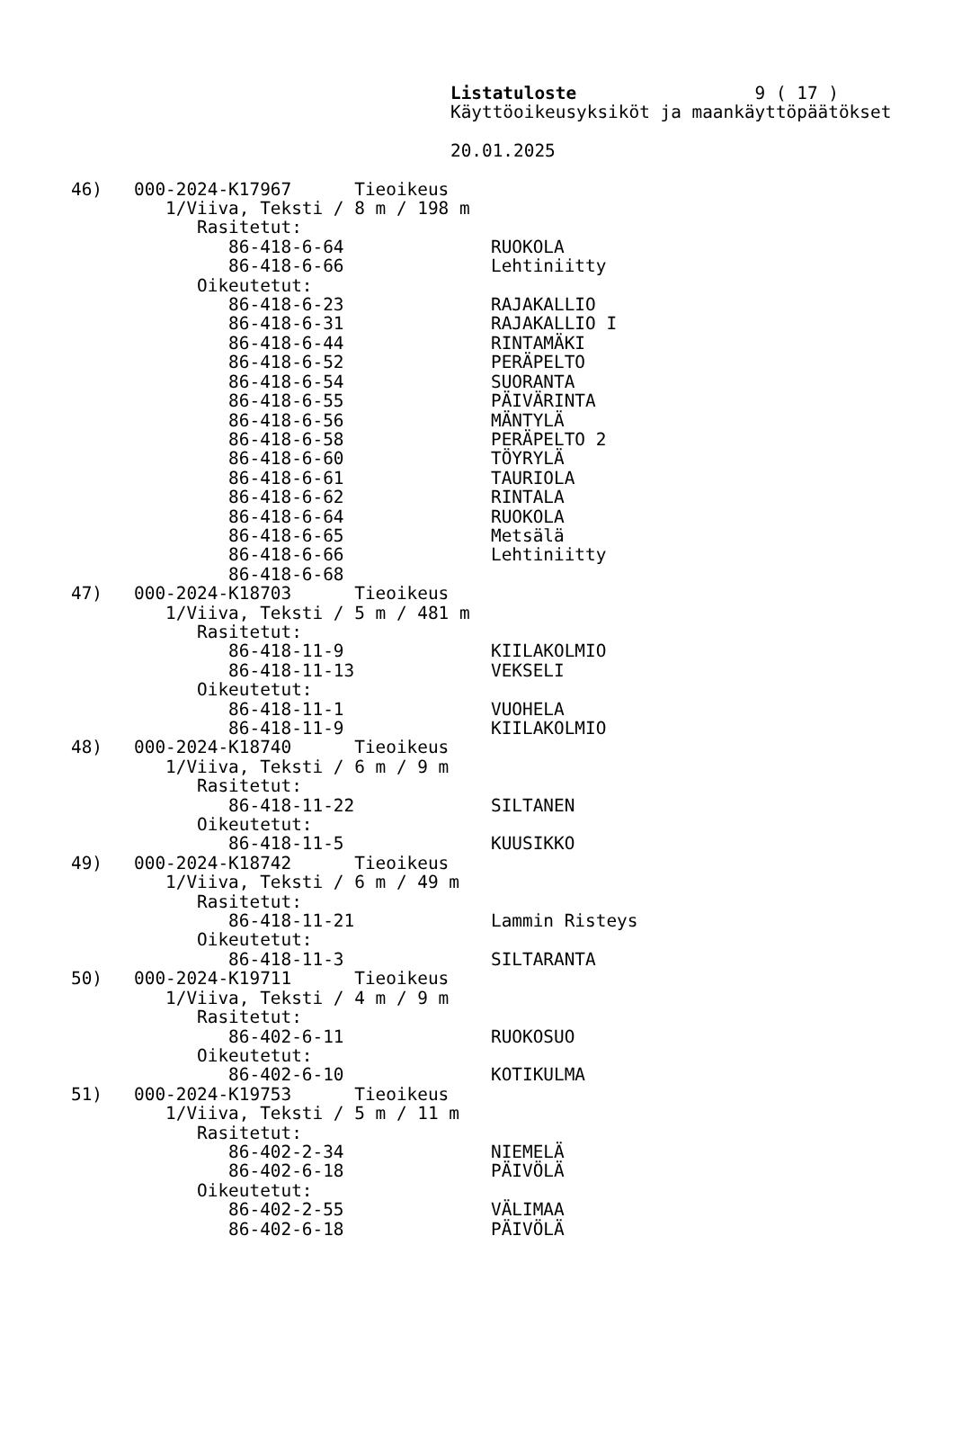Listatuloste                 9 ( 17 )
Käyttöoikeusyksiköt ja maankäyttöpäätökset

20.01.2025
46)   000-2024-K17967      Tieoikeus
         1/Viiva, Teksti / 8 m / 198 m
            Rasitetut:
               86-418-6-64              RUOKOLA
               86-418-6-66              Lehtiniitty
            Oikeutetut:
               86-418-6-23              RAJAKALLIO
               86-418-6-31              RAJAKALLIO I
               86-418-6-44              RINTAMÄKI
               86-418-6-52              PERÄPELTO
               86-418-6-54              SUORANTA
               86-418-6-55              PÄIVÄRINTA
               86-418-6-56              MÄNTYLÄ
               86-418-6-58              PERÄPELTO 2
               86-418-6-60              TÖYRYLÄ
               86-418-6-61              TAURIOLA
               86-418-6-62              RINTALA
               86-418-6-64              RUOKOLA
               86-418-6-65              Metsälä
               86-418-6-66              Lehtiniitty
               86-418-6-68
47)   000-2024-K18703      Tieoikeus
         1/Viiva, Teksti / 5 m / 481 m
            Rasitetut:
               86-418-11-9              KIILAKOLMIO
               86-418-11-13             VEKSELI
            Oikeutetut:
               86-418-11-1              VUOHELA
               86-418-11-9              KIILAKOLMIO
48)   000-2024-K18740      Tieoikeus
         1/Viiva, Teksti / 6 m / 9 m
            Rasitetut:
               86-418-11-22             SILTANEN
            Oikeutetut:
               86-418-11-5              KUUSIKKO
49)   000-2024-K18742      Tieoikeus
         1/Viiva, Teksti / 6 m / 49 m
            Rasitetut:
               86-418-11-21             Lammin Risteys
            Oikeutetut:
               86-418-11-3              SILTARANTA
50)   000-2024-K19711      Tieoikeus
         1/Viiva, Teksti / 4 m / 9 m
            Rasitetut:
               86-402-6-11              RUOKOSUO
            Oikeutetut:
               86-402-6-10              KOTIKULMA
51)   000-2024-K19753      Tieoikeus
         1/Viiva, Teksti / 5 m / 11 m
            Rasitetut:
               86-402-2-34              NIEMELÄ
               86-402-6-18              PÄIVÖLÄ
            Oikeutetut:
               86-402-2-55              VÄLIMAA
               86-402-6-18              PÄIVÖLÄ